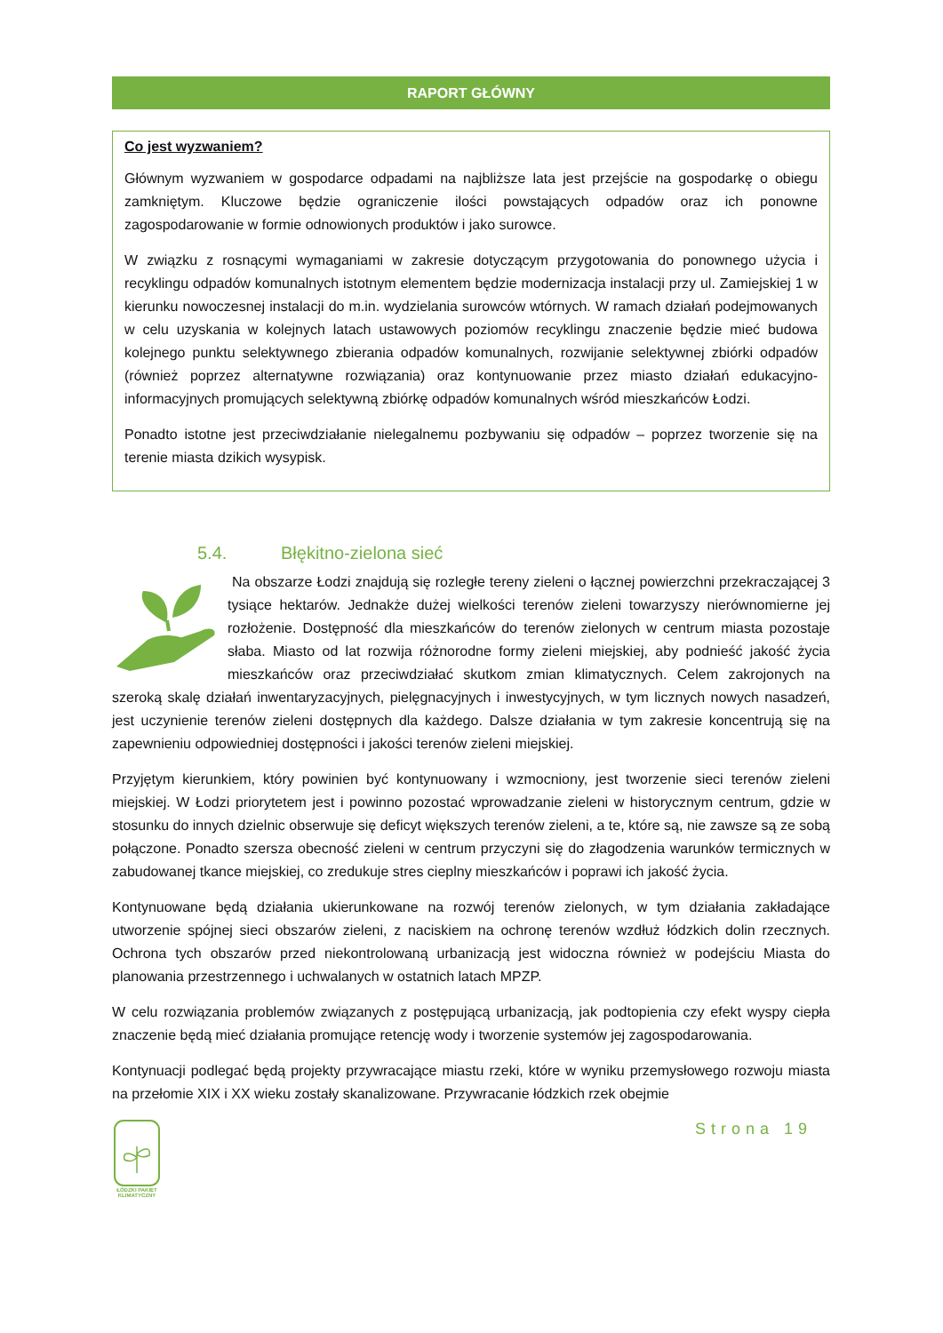RAPORT GŁÓWNY
Co jest wyzwaniem?
Głównym wyzwaniem w gospodarce odpadami na najbliższe lata jest przejście na gospodarkę o obiegu zamkniętym. Kluczowe będzie ograniczenie ilości powstających odpadów oraz ich ponowne zagospodarowanie w formie odnowionych produktów i jako surowce.
W związku z rosnącymi wymaganiami w zakresie dotyczącym przygotowania do ponownego użycia i recyklingu odpadów komunalnych istotnym elementem będzie modernizacja instalacji przy ul. Zamiejskiej 1 w kierunku nowoczesnej instalacji do m.in. wydzielania surowców wtórnych. W ramach działań podejmowanych w celu uzyskania w kolejnych latach ustawowych poziomów recyklingu znaczenie będzie mieć budowa kolejnego punktu selektywnego zbierania odpadów komunalnych, rozwijanie selektywnej zbiórki odpadów (również poprzez alternatywne rozwiązania) oraz kontynuowanie przez miasto działań edukacyjno-informacyjnych promujących selektywną zbiórkę odpadów komunalnych wśród mieszkańców Łodzi.
Ponadto istotne jest przeciwdziałanie nielegalnemu pozbywaniu się odpadów – poprzez tworzenie się na terenie miasta dzikich wysypisk.
5.4. Błękitno-zielona sieć
Na obszarze Łodzi znajdują się rozległe tereny zieleni o łącznej powierzchni przekraczającej 3 tysiące hektarów. Jednakże dużej wielkości terenów zieleni towarzyszy nierównomierne jej rozłożenie. Dostępność dla mieszkańców do terenów zielonych w centrum miasta pozostaje słaba. Miasto od lat rozwija różnorodne formy zieleni miejskiej, aby podnieść jakość życia mieszkańców oraz przeciwdziałać skutkom zmian klimatycznych. Celem zakrojonych na szeroką skalę działań inwentaryzacyjnych, pielęgnacyjnych i inwestycyjnych, w tym licznych nowych nasadzeń, jest uczynienie terenów zieleni dostępnych dla każdego. Dalsze działania w tym zakresie koncentrują się na zapewnieniu odpowiedniej dostępności i jakości terenów zieleni miejskiej.
Przyjętym kierunkiem, który powinien być kontynuowany i wzmocniony, jest tworzenie sieci terenów zieleni miejskiej. W Łodzi priorytetem jest i powinno pozostać wprowadzanie zieleni w historycznym centrum, gdzie w stosunku do innych dzielnic obserwuje się deficyt większych terenów zieleni, a te, które są, nie zawsze są ze sobą połączone. Ponadto szersza obecność zieleni w centrum przyczyni się do złagodzenia warunków termicznych w zabudowanej tkance miejskiej, co zredukuje stres cieplny mieszkańców i poprawi ich jakość życia.
Kontynuowane będą działania ukierunkowane na rozwój terenów zielonych, w tym działania zakładające utworzenie spójnej sieci obszarów zieleni, z naciskiem na ochronę terenów wzdłuż łódzkich dolin rzecznych. Ochrona tych obszarów przed niekontrolowaną urbanizacją jest widoczna również w podejściu Miasta do planowania przestrzennego i uchwalanych w ostatnich latach MPZP.
W celu rozwiązania problemów związanych z postępującą urbanizacją, jak podtopienia czy efekt wyspy ciepła znaczenie będą mieć działania promujące retencję wody i tworzenie systemów jej zagospodarowania.
Kontynuacji podlegać będą projekty przywracające miastu rzeki, które w wyniku przemysłowego rozwoju miasta na przełomie XIX i XX wieku zostały skanalizowane. Przywracanie łódzkich rzek obejmie
ŁÓDZKI PAKIET KLIMATYCZNY
Strona 19